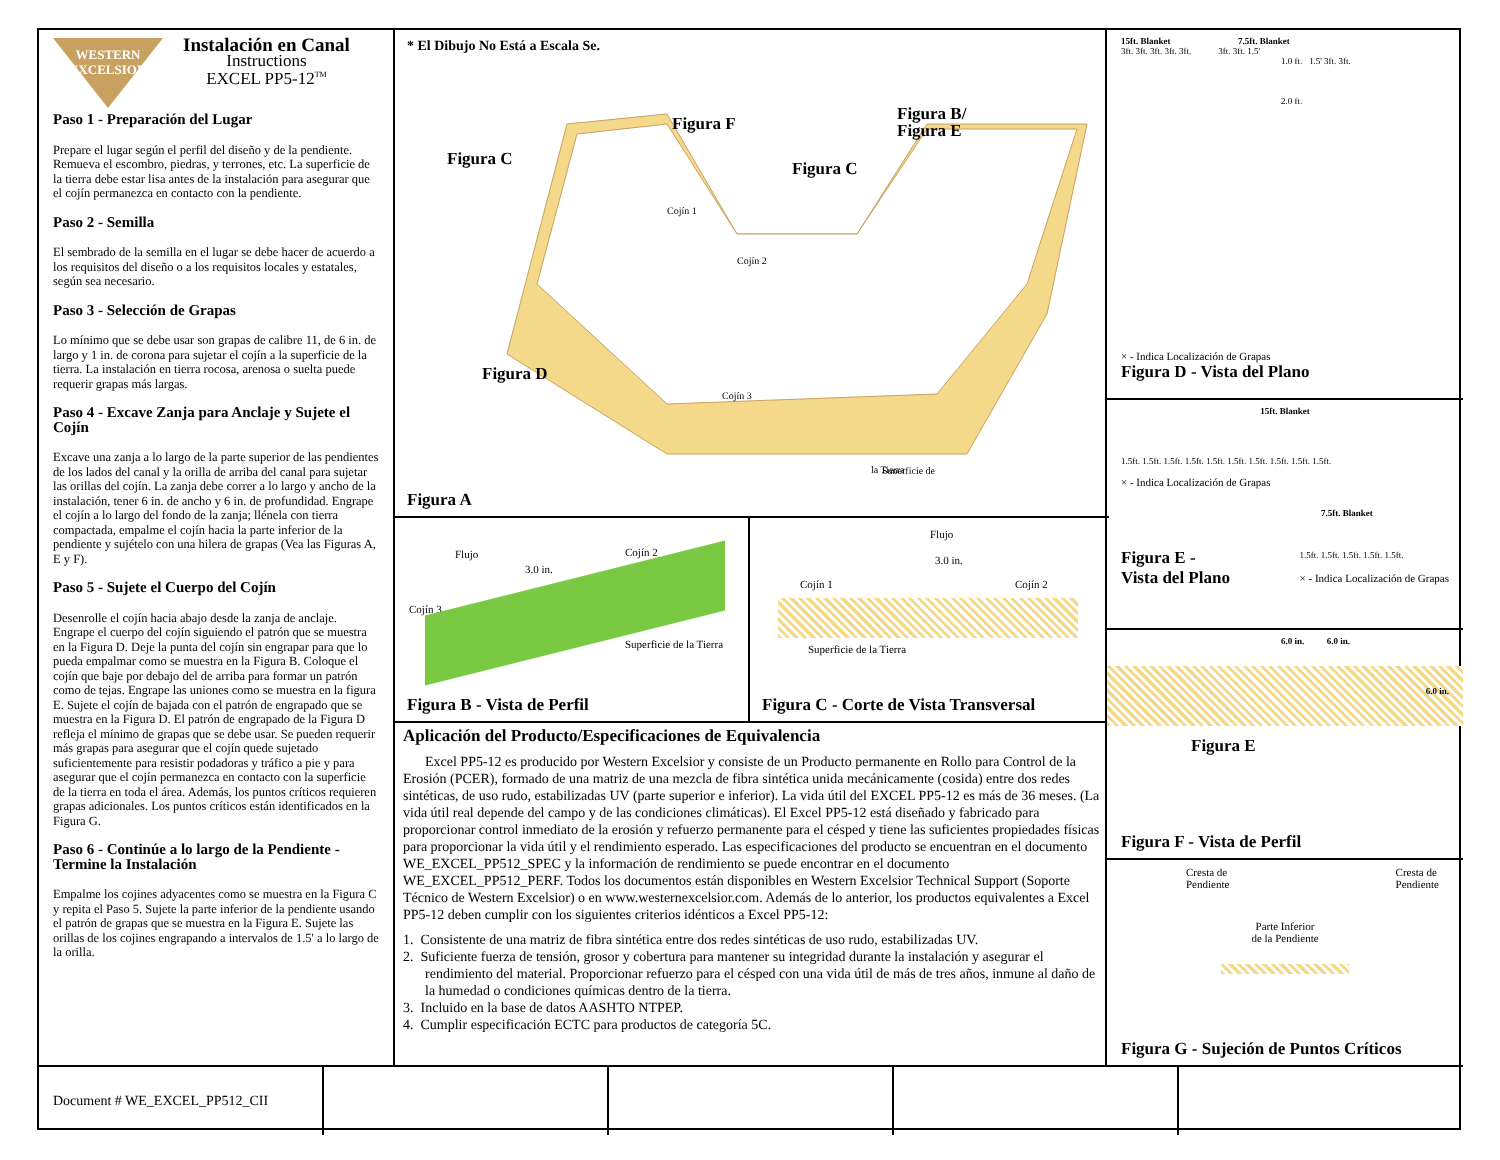WESTERN EXCELSIOR
Instalación en Canal
Instructions
EXCEL PP5-12<sup>TM</sup>
Paso 1 - Preparación del Lugar
Prepare el lugar según el perfil del diseño y de la pendiente. Remueva el escombro, piedras, y terrones, etc. La superficie de la tierra debe estar lisa antes de la instalación para asegurar que el cojín permanezca en contacto con la pendiente.
Paso 2 - Semilla
El sembrado de la semilla en el lugar se debe hacer de acuerdo a los requisitos del diseño o a los requisitos locales y estatales, según sea necesario.
Paso 3 - Selección de Grapas
Lo mínimo que se debe usar son grapas de calibre 11, de 6 in. de largo y 1 in. de corona para sujetar el cojín a la superficie de la tierra. La instalación en tierra rocosa, arenosa o suelta puede requerir grapas más largas.
Paso 4 - Excave Zanja para Anclaje y Sujete el Cojín
Excave una zanja a lo largo de la parte superior de las pendientes de los lados del canal y la orilla de arriba del canal para sujetar las orillas del cojín. La zanja debe correr a lo largo y ancho de la instalación, tener 6 in. de ancho y 6 in. de profundidad. Engrape el cojín a lo largo del fondo de la zanja; llénela con tierra compactada, empalme el cojín hacia la parte inferior de la pendiente y sujételo con una hilera de grapas (Vea las Figuras A, E y F).
Paso 5 - Sujete el Cuerpo del Cojín
Desenrolle el cojín hacia abajo desde la zanja de anclaje. Engrape el cuerpo del cojín siguiendo el patrón que se muestra en la Figura D. Deje la punta del cojín sin engrapar para que lo pueda empalmar como se muestra en la Figura B. Coloque el cojín que baje por debajo del de arriba para formar un patrón como de tejas. Engrape las uniones como se muestra en la figura E. Sujete el cojín de bajada con el patrón de engrapado que se muestra en la Figura D. El patrón de engrapado de la Figura D refleja el mínimo de grapas que se debe usar. Se pueden requerir más grapas para asegurar que el cojín quede sujetado suficientemente para resistir podadoras y tráfico a pie y para asegurar que el cojín permanezca en contacto con la superficie de la tierra en toda el área. Además, los puntos críticos requieren grapas adicionales. Los puntos críticos están identificados en la Figura G.
Paso 6 - Continúe a lo largo de la Pendiente - Termine la Instalación
Empalme los cojines adyacentes como se muestra en la Figura C y repita el Paso 5. Sujete la parte inferior de la pendiente usando el patrón de grapas que se muestra en la Figura E. Sujete las orillas de los cojines engrapando a intervalos de 1.5' a lo largo de la orilla.
* El Dibujo No Está a Escala Se.
Figura C
Figura F
Figura B/
Figura E
Figura C
Cojín 1
Cojín 2
Cojín 3
Figura D
Superficie de
la Tierra
Figura A
Flujo Cojín 2
3.0 in.
Cojín 3
Superficie de la Tierra
Figura B - Vista de Perfil
Flujo
3.0 in.
Cojín 1 Cojín 2
Superficie de la Tierra
Figura C - Corte de Vista Transversal
Aplicación del Producto/Especificaciones de Equivalencia
Excel PP5-12 es producido por Western Excelsior y consiste de un Producto permanente en Rollo para Control de la Erosión (PCER), formado de una matriz de una mezcla de fibra sintética unida mecánicamente (cosida) entre dos redes sintéticas, de uso rudo, estabilizadas UV (parte superior e inferior). La vida útil del EXCEL PP5-12 es más de 36 meses. (La vida útil real depende del campo y de las condiciones climáticas). El Excel PP5-12 está diseñado y fabricado para proporcionar control inmediato de la erosión y refuerzo permanente para el césped y tiene las suficientes propiedades físicas para proporcionar la vida útil y el rendimiento esperado. Las especificaciones del producto se encuentran en el documento WE_EXCEL_PP512_SPEC y la información de rendimiento se puede encontrar en el documento WE_EXCEL_PP512_PERF. Todos los documentos están disponibles en Western Excelsior Technical Support (Soporte Técnico de Western Excelsior) o en www.westernexcelsior.com. Además de lo anterior, los productos equivalentes a Excel PP5-12 deben cumplir con los siguientes criterios idénticos a Excel PP5-12:
1. Consistente de una matriz de fibra sintética entre dos redes sintéticas de uso rudo, estabilizadas UV.
2. Suficiente fuerza de tensión, grosor y cobertura para mantener su integridad durante la instalación y asegurar el rendimiento del material. Proporcionar refuerzo para el césped con una vida útil de más de tres años, inmune al daño de la humedad o condiciones químicas dentro de la tierra.
3. Incluido en la base de datos AASHTO NTPEP.
4. Cumplir especificación ECTC para productos de categoría 5C.
15ft. Blanket 7.5ft. Blanket
3ft. 3ft. 3ft. 3ft. 3ft. 3ft. 3ft. 1.5'
1.0 ft. 1.5' 3ft. 3ft.
2.0 ft.
× - Indica Localización de Grapas
Figura D - Vista del Plano
15ft. Blanket
1.5ft. 1.5ft. 1.5ft. 1.5ft. 1.5ft. 1.5ft. 1.5ft. 1.5ft. 1.5ft. 1.5ft.
× - Indica Localización de Grapas
7.5ft. Blanket
Figura E -
Vista del Plano
1.5ft. 1.5ft. 1.5ft. 1.5ft. 1.5ft.
× - Indica Localización de Grapas
6.0 in. 6.0 in.
6.0 in.
Figura E
Figura F - Vista de Perfil
Cresta de
Pendiente Cresta de
Pendiente
Parte Inferior
de la Pendiente
Figura G - Sujeción de Puntos Críticos
Document # WE_EXCEL_PP512_CII